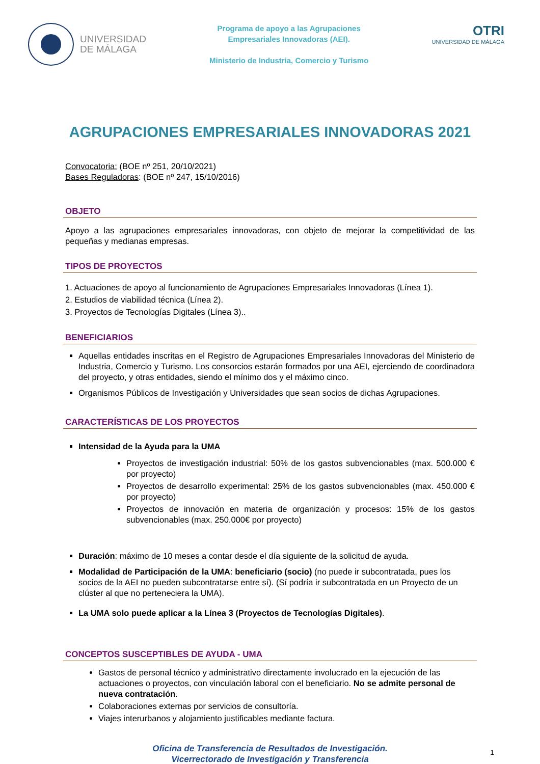UNIVERSIDAD
DE MÁLAGA
Programa de apoyo a las Agrupaciones
Empresariales Innovadoras (AEI).
Ministerio de Industria, Comercio y Turismo
OTRI
UNIVERSIDAD DE MÁLAGA
AGRUPACIONES EMPRESARIALES INNOVADORAS 2021
Convocatoria: (BOE nº 251, 20/10/2021)
Bases Reguladoras: (BOE nº 247, 15/10/2016)
OBJETO
Apoyo a las agrupaciones empresariales innovadoras, con objeto de mejorar la competitividad de las pequeñas y medianas empresas.
TIPOS DE PROYECTOS
1. Actuaciones de apoyo al funcionamiento de Agrupaciones Empresariales Innovadoras (Línea 1).
2. Estudios de viabilidad técnica (Línea 2).
3. Proyectos de Tecnologías Digitales (Línea 3)..
BENEFICIARIOS
Aquellas entidades inscritas en el Registro de Agrupaciones Empresariales Innovadoras del Ministerio de Industria, Comercio y Turismo. Los consorcios estarán formados por una AEI, ejerciendo de coordinadora del proyecto, y otras entidades, siendo el mínimo dos y el máximo cinco.
Organismos Públicos de Investigación y Universidades que sean socios de dichas Agrupaciones.
CARACTERÍSTICAS DE LOS PROYECTOS
Intensidad de la Ayuda para la UMA
Proyectos de investigación industrial: 50% de los gastos subvencionables (max. 500.000 € por proyecto)
Proyectos de desarrollo experimental: 25% de los gastos subvencionables (max. 450.000 € por proyecto)
Proyectos de innovación en materia de organización y procesos: 15% de los gastos subvencionables (max. 250.000€ por proyecto)
Duración: máximo de 10 meses a contar desde el día siguiente de la solicitud de ayuda.
Modalidad de Participación de la UMA: beneficiario (socio) (no puede ir subcontratada, pues los socios de la AEI no pueden subcontratarse entre sí). (Sí podría ir subcontratada en un Proyecto de un clúster al que no perteneciera la UMA).
La UMA solo puede aplicar a la Línea 3 (Proyectos de Tecnologías Digitales).
CONCEPTOS SUSCEPTIBLES DE AYUDA - UMA
Gastos de personal técnico y administrativo directamente involucrado en la ejecución de las actuaciones o proyectos, con vinculación laboral con el beneficiario. No se admite personal de nueva contratación.
Colaboraciones externas por servicios de consultoría.
Viajes interurbanos y alojamiento justificables mediante factura.
Oficina de Transferencia de Resultados de Investigación.
Vicerrectorado de Investigación y Transferencia
1